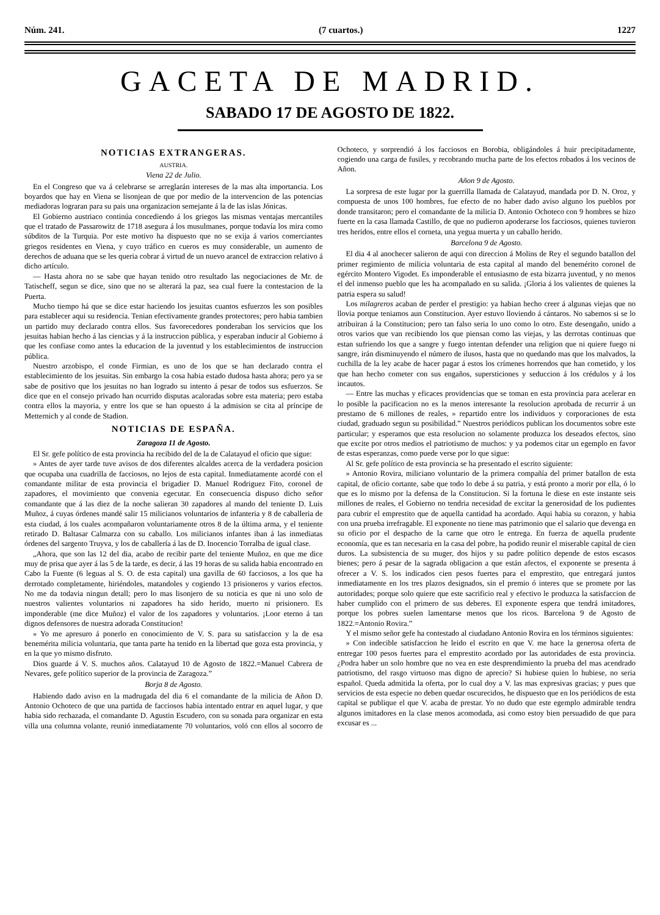Núm. 241. (7 cuartos.) 1227
GACETA DE MADRID.
SABADO 17 DE AGOSTO DE 1822.
NOTICIAS EXTRANGERAS.
AUSTRIA.
Viena 22 de Julio.
En el Congreso que va á celebrarse se arreglarán intereses de la mas alta importancia. Los boyardos que hay en Viena se lisonjean de que por medio de la intervencion de las potencias mediadoras lograran para su pais una organizacion semejante á la de las islas Jónicas.
El Gobierno austriaco continúa concediendo á los griegos las mismas ventajas mercantiles que el tratado de Passarowitz de 1718 asegura á los musulmanes, porque todavía los mira como súbditos de la Turquia. Por este motivo ha dispuesto que no se exija á varios comerciantes griegos residentes en Viena, y cuyo tráfico en cueros es muy considerable, un aumento de derechos de aduana que se les queria cobrar á virtud de un nuevo arancel de extraccion relativo á dicho artículo.
— Hasta ahora no se sabe que hayan tenido otro resultado las negociaciones de Mr. de Tatischeff, segun se dice, sino que no se alterará la paz, sea cual fuere la contestacion de la Puerta.
Mucho tiempo há que se dice estar haciendo los jesuitas cuantos esfuerzos les son posibles para establecer aqui su residencia. Tenian efectivamente grandes protectores; pero habia tambien un partido muy declarado contra ellos. Sus favorecedores ponderaban los servicios que los jesuitas habian hecho á las ciencias y á la instruccion pública, y esperaban inducir al Gobierno á que les confiase como antes la educacion de la juventud y los establecimientos de instruccion pública.
Nuestro arzobispo, el conde Firmian, es uno de los que se han declarado contra el establecimiento de los jesuitas. Sin embargo la cosa habia estado dudosa hasta ahora; pero ya se sabe de positivo que los jesuitas no han logrado su intento á pesar de todos sus esfuerzos. Se dice que en el consejo privado han ocurrido disputas acaloradas sobre esta materia; pero estaba contra ellos la mayoria, y entre los que se han opuesto á la admision se cita al príncipe de Metternich y al conde de Stadion.
NOTICIAS DE ESPAÑA.
Zaragoza 11 de Agosto.
El Sr. gefe político de esta provincia ha recibido del de la de Calatayud el oficio que sigue:
» Antes de ayer tarde tuve avisos de dos diferentes alcaldes acerca de la verdadera posicion que ocupaba una cuadrilla de facciosos, no lejos de esta capital. Inmediatamente acordé con el comandante militar de esta provincia el brigadier D. Manuel Rodriguez Fito, coronel de zapadores, el movimiento que convenia egecutar. En consecuencia dispuso dicho señor comandante que á las diez de la noche salieran 30 zapadores al mando del teniente D. Luis Muñoz, á cuyas órdenes mandé salir 15 milicianos voluntarios de infanteria y 8 de caballeria de esta ciudad, á los cuales acompañaron voluntariamente otros 8 de la última arma, y el teniente retirado D. Baltasar Calmarza con su caballo. Los milicianos infantes iban á las inmediatas órdenes del sargento Truyva, y los de caballería á las de D. Inocencio Torralba de igual clase.
„Ahora, que son las 12 del dia, acabo de recibir parte del teniente Muñoz, en que me dice muy de prisa que ayer á las 5 de la tarde, es decir, á las 19 horas de su salida habia encontrado en Cabo la Fuente (6 leguas al S. O. de esta capital) una gavilla de 60 facciosos, a los que ha derrotado completamente, hiriéndoles, matandoles y cogiendo 13 prisioneros y varios efectos. No me da todavia ningun detall; pero lo mas lisonjero de su noticia es que ni uno solo de nuestros valientes voluntarios ni zapadores ha sido herido, muerto ni prisionero. Es imponderable (me dice Muñoz) el valor de los zapadores y voluntarios. ¡Loor eterno á tan dignos defensores de nuestra adorada Constitucion!
» Yo me apresuro á ponerlo en conocimiento de V. S. para su satisfaccion y la de esa benemérita milicia voluntaria, que tanta parte ha tenido en la libertad que goza esta provincia, y en la que yo mismo disfruto.
Dios guarde á V. S. muchos años. Calatayud 10 de Agosto de 1822.=Manuel Cabrera de Nevares, gefe político superior de la provincia de Zaragoza.”
Borja 8 de Agosto.
Habiendo dado aviso en la madrugada del dia 6 el comandante de la milicia de Añon D. Antonio Ochoteco de que una partida de facciosos habia intentado entrar en aquel lugar, y que habia sido rechazada, el comandante D. Agustin Escudero, con su sonada para organizar en esta villa una columna volante, reunió inmediatamente 70 voluntarios, voló con ellos al socorro de Ochoteco, y sorprendió á los facciosos en Borobia, obligándoles á huir precipitadamente, cogiendo una carga de fusiles, y recobrando mucha parte de los efectos robados á los vecinos de Añon.
Añon 9 de Agosto.
La sorpresa de este lugar por la guerrilla llamada de Calatayud, mandada por D. N. Oroz, y compuesta de unos 100 hombres, fue efecto de no haber dado aviso alguno los pueblos por donde transitaron; pero el comandante de la milicia D. Antonio Ochoteco con 9 hombres se hizo fuerte en la casa llamada Castillo, de que no pudieron apoderarse los facciosos, quienes tuvieron tres heridos, entre ellos el corneta, una yegua muerta y un caballo herido.
Barcelona 9 de Agosto.
El dia 4 al anochecer salieron de aqui con direccion á Molins de Rey el segundo batallon del primer regimiento de milicia voluntaria de esta capital al mando del benemérito coronel de egército Montero Vigodet. Es imponderable el entusiasmo de esta bizarra juventud, y no menos el del inmenso pueblo que les ha acompañado en su salida. ¡Gloria á los valientes de quienes la patria espera su salud!
Los milagreros acaban de perder el prestigio: ya habian hecho creer á algunas viejas que no llovia porque teniamos aun Constitucion. Ayer estuvo lloviendo á cántaros. No sabemos si se lo atribuiran á la Constitucion; pero tan falso seria lo uno como lo otro. Este desengaño, unido a otros varios que van recibiendo los que piensan como las viejas, y las derrotas continuas que estan sufriendo los que a sangre y fuego intentan defender una religion que ni quiere fuego ni sangre, irán disminuyendo el número de ilusos, hasta que no quedando mas que los malvados, la cuchilla de la ley acabe de hacer pagar á estos los crímenes horrendos que han cometido, y los que han hecho cometer con sus engaños, supersticiones y seduccion á los crédulos y á los incautos.
— Entre las muchas y eficaces providencias que se toman en esta provincia para acelerar en lo posible la pacificacion no es la menos interesante la resolucion aprobada de recurrir á un prestamo de 6 millones de reales, » repartido entre los individuos y corporaciones de esta ciudad, graduado segun su posibilidad.” Nuestros periódicos publican los documentos sobre este particular; y esperamos que esta resolucion no solamente produzca los deseados efectos, sino que excite por otros medios el patriotismo de muchos: y ya podemos citar un egemplo en favor de estas esperanzas, como puede verse por lo que sigue:
Al Sr. gefe político de esta provincia se ha presentado el escrito siguiente:
» Antonio Rovira, miliciano voluntario de la primera compañía del primer batallon de esta capital, de oficio cortante, sabe que todo lo debe á su patria, y está pronto a morir por ella, ó lo que es lo mismo por la defensa de la Constitucion. Si la fortuna le diese en este instante seis millones de reales, el Gobierno no tendria necesidad de excitar la generosidad de los pudientes para cubrir el emprestito que de aquella cantidad ha acordado. Aqui habia su corazon, y habia con una prueba irrefragable. El exponente no tiene mas patrimonio que el salario que devenga en su oficio por el despacho de la carne que otro le entrega. En fuerza de aquella prudente economía, que es tan necesaria en la casa del pobre, ha podido reunir el miserable capital de cien duros. La subsistencia de su muger, dos hijos y su padre político depende de estos escasos bienes; pero á pesar de la sagrada obligacion a que están afectos, el exponente se presenta á ofrecer a V. S. los indicados cien pesos fuertes para el emprestito, que entregará juntos inmediatamente en los tres plazos designados, sin el premio ó interes que se promete por las autoridades; porque solo quiere que este sacrificio real y efectivo le produzca la satisfaccion de haber cumplido con el primero de sus deberes. El exponente espera que tendrá imitadores, porque los pobres suelen lamentarse menos que los ricos. Barcelona 9 de Agosto de 1822.=Antonio Rovira.”
Y el mismo señor gefe ha contestado al ciudadano Antonio Rovira en los términos siguientes:
» Con indecible satisfaccion he leido el escrito en que V. me hace la generosa oferta de entregar 100 pesos fuertes para el emprestito acordado por las autoridades de esta provincia. ¿Podra haber un solo hombre que no vea en este desprendimiento la prueba del mas acendrado patriotismo, del rasgo virtuoso mas digno de aprecio? Si hubiese quien lo hubiese, no seria español. Queda admitida la oferta, por lo cual doy a V. las mas expresivas gracias; y pues que servicios de esta especie no deben quedar oscurecidos, he dispuesto que en los periódicos de esta capital se publique el que V. acaba de prestar. Yo no dudo que este egemplo admirable tendra algunos imitadores en la clase menos acomodada, asi como estoy bien persuadido de que para excusar es ...